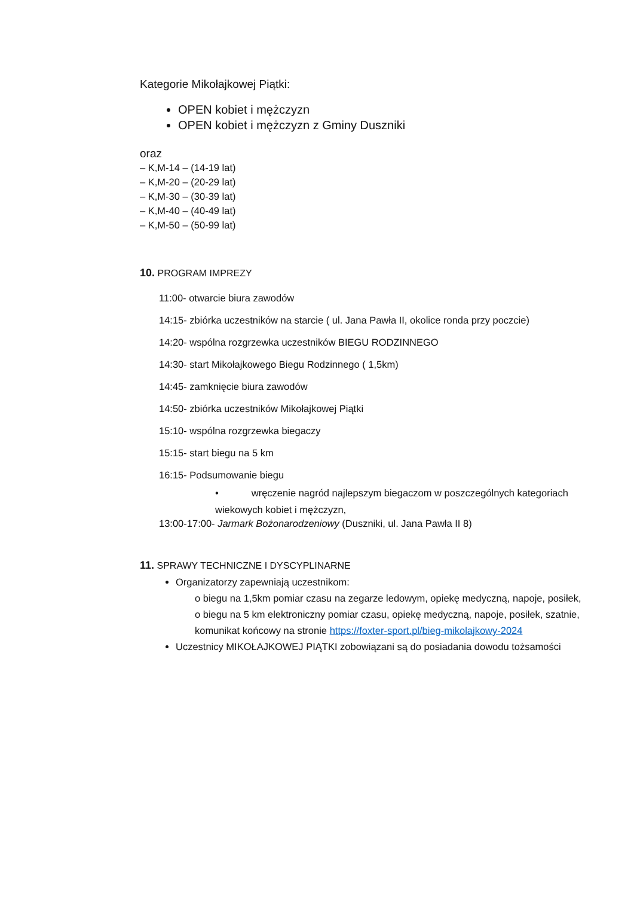Kategorie Mikołajkowej Piątki:
OPEN kobiet i mężczyzn
OPEN kobiet i mężczyzn z Gminy Duszniki
oraz
– K,M-14 – (14-19 lat)
– K,M-20 – (20-29 lat)
– K,M-30 – (30-39 lat)
– K,M-40 – (40-49 lat)
– K,M-50 – (50-99 lat)
10. PROGRAM IMPREZY
11:00- otwarcie biura zawodów
14:15- zbiórka uczestników na starcie ( ul. Jana Pawła II, okolice ronda przy poczcie)
14:20- wspólna rozgrzewka uczestników BIEGU RODZINNEGO
14:30- start Mikołajkowego Biegu Rodzinnego ( 1,5km)
14:45- zamknięcie biura zawodów
14:50- zbiórka uczestników Mikołajkowej Piątki
15:10- wspólna rozgrzewka biegaczy
15:15- start biegu na 5 km
16:15- Podsumowanie biegu
• wręczenie nagród najlepszym biegaczom w poszczególnych kategoriach wiekowych kobiet i mężczyzn,
13:00-17:00- Jarmark Bożonarodzeniowy (Duszniki, ul. Jana Pawła II 8)
11. SPRAWY TECHNICZNE I DYSCYPLINARNE
Organizatorzy zapewniają uczestnikom:
o biegu na 1,5km pomiar czasu na zegarze ledowym, opiekę medyczną, napoje, posiłek,
o biegu na 5 km elektroniczny pomiar czasu, opiekę medyczną, napoje, posiłek, szatnie, komunikat końcowy na stronie https://foxter-sport.pl/bieg-mikolajkowy-2024
Uczestnicy MIKOŁAJKOWEJ PIĄTKI zobowiązani są do posiadania dowodu tożsamości